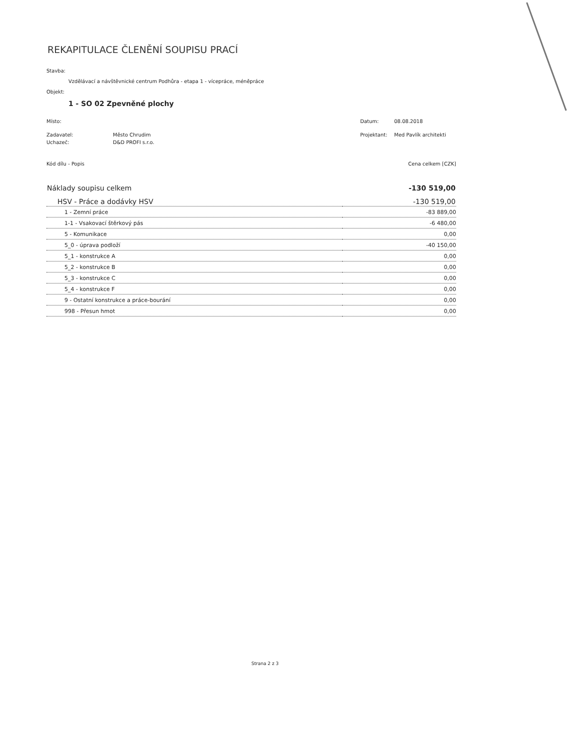REKAPITULACE ČLENĚNÍ SOUPISU PRACÍ
Stavba:
Vzdělávací a návštěvnické centrum Podhůra - etapa 1 - vícepráce, méněpráce
Objekt:
1 - SO 02 Zpevněné plochy
Místo: Datum: 08.08.2018
Zadavatel: Město Chrudim Projektant: Med Pavlík architekti
Uchazeč: D&D PROFI s.r.o.
| Kód dílu - Popis | Cena celkem [CZK] |
| Náklady soupisu celkem | -130 519,00 |
| HSV - Práce a dodávky HSV | -130 519,00 |
| 1 - Zemní práce | -83 889,00 |
| 1-1 - Vsakovací štěrkový pás | -6 480,00 |
| 5 - Komunikace | 0,00 |
| 5_0 - úprava podloží | -40 150,00 |
| 5_1 - konstrukce A | 0,00 |
| 5_2 - konstrukce B | 0,00 |
| 5_3 - konstrukce C | 0,00 |
| 5_4 - konstrukce F | 0,00 |
| 9 - Ostatní konstrukce a práce-bourání | 0,00 |
| 998 - Přesun hmot | 0,00 |
Strana 2 z 3